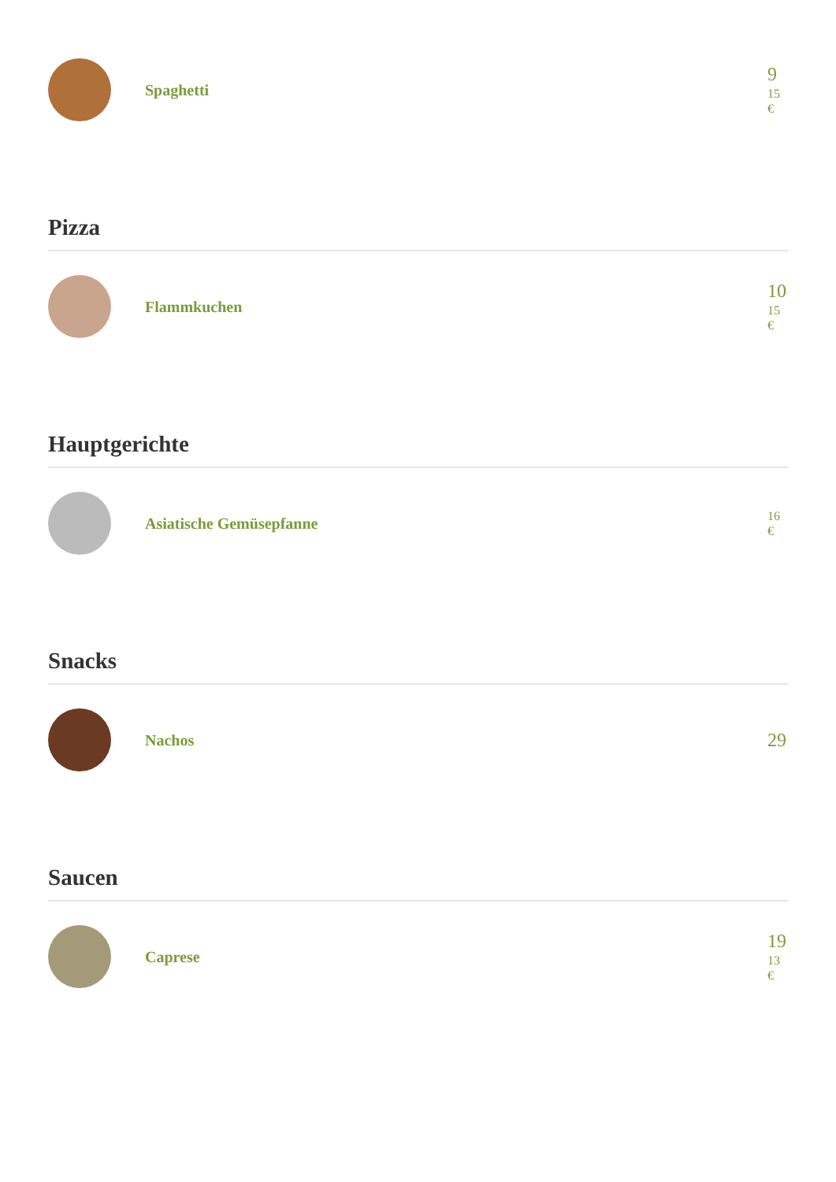Spaghetti
9
15
€
Pizza
Flammkuchen
10
15
€
Hauptgerichte
Asiatische Gemüsepfanne
16
€
Snacks
Nachos
29
Saucen
Caprese
19
13
€